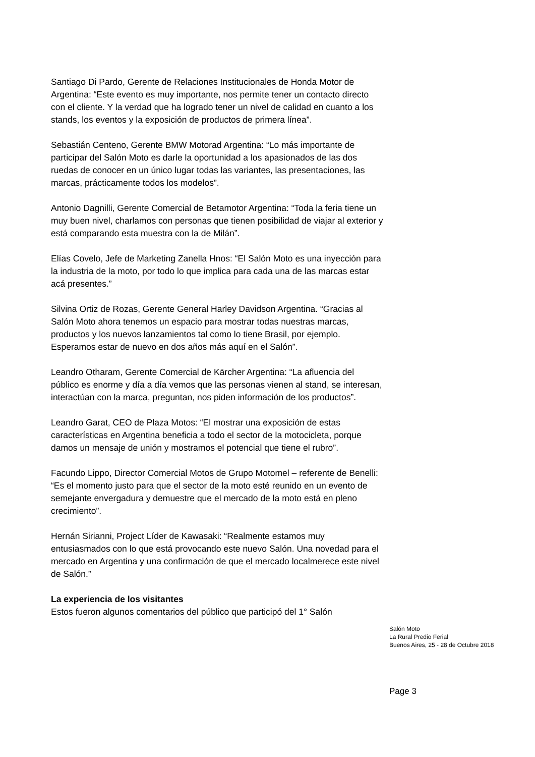Santiago Di Pardo, Gerente de Relaciones Institucionales de Honda Motor de Argentina: “Este evento es muy importante, nos permite tener un contacto directo con el cliente. Y la verdad que ha logrado tener un nivel de calidad en cuanto a los stands, los eventos y la exposición de productos de primera línea”.
Sebastián Centeno, Gerente BMW Motorad Argentina: “Lo más importante de participar del Salón Moto es darle la oportunidad a los apasionados de las dos ruedas de conocer en un único lugar todas las variantes, las presentaciones, las marcas, prácticamente todos los modelos”.
Antonio Dagnilli, Gerente Comercial de Betamotor Argentina: “Toda la feria tiene un muy buen nivel, charlamos con personas que tienen posibilidad de viajar al exterior y está comparando esta muestra con la de Milán”.
Elías Covelo, Jefe de Marketing Zanella Hnos: “El Salón Moto es una inyección para la industria de la moto, por todo lo que implica para cada una de las marcas estar acá presentes.”
Silvina Ortiz de Rozas, Gerente General Harley Davidson Argentina. “Gracias al Salón Moto ahora tenemos un espacio para mostrar todas nuestras marcas, productos y los nuevos lanzamientos tal como lo tiene Brasil, por ejemplo. Esperamos estar de nuevo en dos años más aquí en el Salón”.
Leandro Otharam, Gerente Comercial de Kärcher Argentina: “La afluencia del público es enorme y día a día vemos que las personas vienen al stand, se interesan, interactúan con la marca, preguntan, nos piden información de los productos”.
Leandro Garat, CEO de Plaza Motos: “El mostrar una exposición de estas características en Argentina beneficia a todo el sector de la motocicleta, porque damos un mensaje de unión y mostramos el potencial que tiene el rubro”.
Facundo Lippo, Director Comercial Motos de Grupo Motomel – referente de Benelli: “Es el momento justo para que el sector de la moto esté reunido en un evento de semejante envergadura y demuestre que el mercado de la moto está en pleno crecimiento”.
Hernán Sirianni, Project Líder de Kawasaki: “Realmente estamos muy entusiasmados con lo que está provocando este nuevo Salón. Una novedad para el mercado en Argentina y una confirmación de que el mercado localmerece este nivel de Salón.”
La experiencia de los visitantes
Estos fueron algunos comentarios del público que participó del 1° Salón
Salón Moto
La Rural Predio Ferial
Buenos Aires, 25 - 28 de Octubre 2018
Page 3